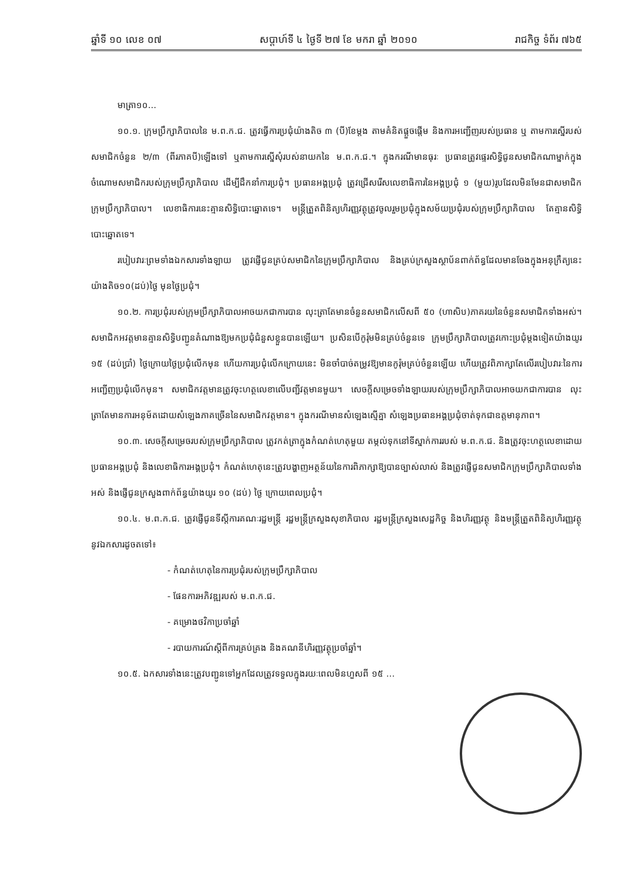ឆ្នាំទី ១០ លេខ ០៧ សប្តាហ៍ទី ៤ ថ្ងៃទី ២៧ ខែ មករា ឆ្នាំ ២០១០ រាជកិច្ច ទំព័រ ៧៦៥
មាត្រា១០...
១០.១. ក្រុមប្រឹក្សាភិបាលនៃ ម.ព.ក.ជ. ត្រូវធ្វើការប្រជុំយ៉ាងតិច ៣ (បី)ខែម្តង តាមគំនិតផ្តួចផ្តើម និងការអញ្ជើញរបស់ប្រធាន ឬ តាមការស្នើរបស់សមាជិកចំនួន ២/៣ (ពីរភាគបី)ឡើងទៅ ឬតាមការស្នើសុំរបស់នាយកនៃ ម.ព.ក.ជ.។ ក្នុងករណីមានធុរៈ ប្រធានត្រូវផ្ទេរសិទ្ធិជូនសមាជិកណាម្នាក់ក្នុងចំណោមសមាជិករបស់ក្រុមប្រឹក្សាភិបាល ដើម្បីដឹកនាំការប្រជុំ។ ប្រធានអង្គប្រជុំ ត្រូវជ្រើសរើសលេខាធិការនៃអង្គប្រជុំ ១ (មួយ)រូបដែលមិនមែនជាសមាជិកក្រុមប្រឹក្សាភិបាល។ លេខាធិការនេះគ្មានសិទ្ធិបោះឆ្នោតទេ។ មន្ត្រីត្រួតពិនិត្យហិរញ្ញវត្ថុត្រូវចូលរួមប្រជុំក្នុងសម័យប្រជុំរបស់ក្រុមប្រឹក្សាភិបាល តែគ្មានសិទ្ធិបោះឆ្នោតទេ។
របៀបវារៈព្រមទាំងឯកសារទាំងឡាយ ត្រូវផ្ញើជូនគ្រប់សមាជិកនៃក្រុមប្រឹក្សាភិបាល និងគ្រប់ក្រសួងស្ថាប័នពាក់ព័ន្ធដែលមានចែងក្នុងអនុក្រឹត្យនេះយ៉ាងតិច១០(ដប់)ថ្ងៃ មុនថ្ងៃប្រជុំ។
១០.២. ការប្រជុំរបស់ក្រុមប្រឹក្សាភិបាលអាចយកជាការបាន លុះត្រាតែមានចំនួនសមាជិកលើសពី ៥០ (ហាសិប)ភាគរយនៃចំនួនសមាជិកទាំងអស់។ សមាជិកអវត្តមានគ្មានសិទ្ធិបញ្ជូនតំណាងឱ្យមកប្រជុំជំនួសខ្លួនបានឡើយ។ ប្រសិនបើកូរ៉ុមមិនគ្រប់ចំនួនទេ ក្រុមប្រឹក្សាភិបាលត្រូវកោះប្រជុំម្តងទៀតយ៉ាងយូរ ១៥ (ដប់ប្រាំ) ថ្ងៃក្រោយថ្ងៃប្រជុំលើកមុន ហើយការប្រជុំលើកក្រោយនេះ មិនចាំបាច់តម្រូវឱ្យមានកូរ៉ុមគ្រប់ចំនួនឡើយ ហើយត្រូវពិភាក្សាតែលើរបៀបវារៈនៃការអញ្ជើញប្រជុំលើកមុន។ សមាជិកវត្តមានត្រូវចុះហត្ថលេខាលើបញ្ជីវត្តមានមួយ។ សេចក្តីសម្រេចទាំងឡាយរបស់ក្រុមប្រឹក្សាភិបាលអាចយកជាការបាន លុះត្រាតែមានការអនុម័តដោយសំឡេងភាគច្រើននៃសមាជិកវត្តមាន។ ក្នុងករណីមានសំឡេងស្មើគ្នា សំឡេងប្រធានអង្គប្រជុំចាត់ទុកជាឧត្តមានុភាព។
១០.៣. សេចក្តីសម្រេចរបស់ក្រុមប្រឹក្សាភិបាល ត្រូវកត់ត្រាក្នុងកំណត់ហេតុមួយ តម្កល់ទុកនៅទីស្នាក់ការរបស់ ម.ព.ក.ជ. និងត្រូវចុះហត្ថលេខាដោយប្រធានអង្គប្រជុំ និងលេខាធិការអង្គប្រជុំ។ កំណត់ហេតុនេះត្រូវបង្ហាញអត្ថន័យនៃការពិភាក្សាឱ្យបានច្បាស់លាស់ និងត្រូវផ្ញើជូនសមាជិកក្រុមប្រឹក្សាភិបាលទាំងអស់ និងផ្ញើជូនក្រសួងពាក់ព័ន្ធយ៉ាងយូរ ១០ (ដប់) ថ្ងៃ ក្រោយពេលប្រជុំ។
១០.៤. ម.ព.ក.ជ. ត្រូវផ្ញើជូនទីស្តីការគណៈរដ្ឋមន្ត្រី រដ្ឋមន្ត្រីក្រសួងសុខាភិបាល រដ្ឋមន្ត្រីក្រសួងសេដ្ឋកិច្ច និងហិរញ្ញវត្ថុ និងមន្ត្រីត្រួតពិនិត្យហិរញ្ញវត្ថុ នូវឯកសារដូចតទៅ៖
- កំណត់ហេតុនៃការប្រជុំរបស់ក្រុមប្រឹក្សាភិបាល
- ផែនការអភិវឌ្ឍរបស់ ម.ព.ក.ជ.
- គម្រោងថវិកាប្រចាំឆ្នាំ
- របាយការណ៍ស្តីពីការគ្រប់គ្រង និងគណនីហិរញ្ញវត្ថុប្រចាំឆ្នាំ។
១០.៥. ឯកសារទាំងនេះត្រូវបញ្ជូនទៅអ្នកដែលត្រូវទទួលក្នុងរយៈពេលមិនហួសពី ១៥ ...